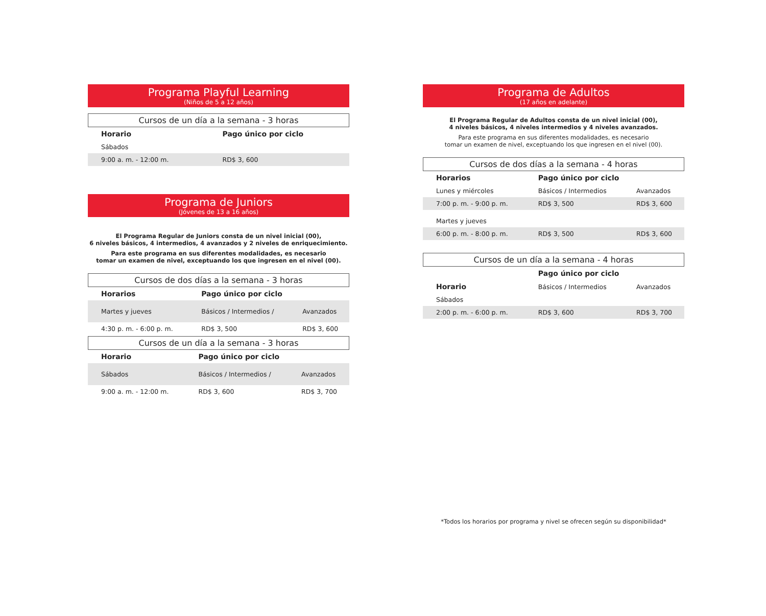Programa Playful Learning
(Niños de 5 a 12 años)
Cursos de un día a la semana - 3 horas
| Horario | Pago único por ciclo |
| --- | --- |
| Sábados | |
| 9:00 a. m. - 12:00 m. | RD$ 3, 600 |
Programa de Juniors
(Jóvenes de 13 a 16 años)
El Programa Regular de Juniors consta de un nivel inicial (00),
6 niveles básicos, 4 intermedios, 4 avanzados y 2 niveles de enriquecimiento.
Para este programa en sus diferentes modalidades, es necesario
tomar un examen de nivel, exceptuando los que ingresen en el nivel (00).
Cursos de dos días a la semana - 3 horas
| Horarios | Pago único por ciclo | |
| --- | --- | --- |
| Martes y jueves | Básicos / Intermedios / | Avanzados |
| 4:30 p. m. - 6:00 p. m. | RD$ 3, 500 | RD$ 3, 600 |
Cursos de un día a la semana - 3 horas
| Horario | Pago único por ciclo | |
| --- | --- | --- |
| Sábados | Básicos / Intermedios / | Avanzados |
| 9:00 a. m. - 12:00 m. | RD$ 3, 600 | RD$ 3, 700 |
Programa de Adultos
(17 años en adelante)
El Programa Regular de Adultos consta de un nivel inicial (00),
4 niveles básicos, 4 niveles intermedios y 4 niveles avanzados.
Para este programa en sus diferentes modalidades, es necesario
tomar un examen de nivel, exceptuando los que ingresen en el nivel (00).
Cursos de dos días a la semana - 4 horas
| Horarios | Pago único por ciclo | |
| --- | --- | --- |
| Lunes y miércoles | Básicos / Intermedios | Avanzados |
| 7:00 p. m. - 9:00 p. m. | RD$ 3, 500 | RD$ 3, 600 |
| Martes y jueves | | |
| 6:00 p. m. - 8:00 p. m. | RD$ 3, 500 | RD$ 3, 600 |
Cursos de un día a la semana - 4 horas
| | Pago único por ciclo | |
| --- | --- | --- |
| Horario | Básicos / Intermedios | Avanzados |
| Sábados | | |
| 2:00 p. m. - 6:00 p. m. | RD$ 3, 600 | RD$ 3, 700 |
*Todos los horarios por programa y nivel se ofrecen según su disponibilidad*